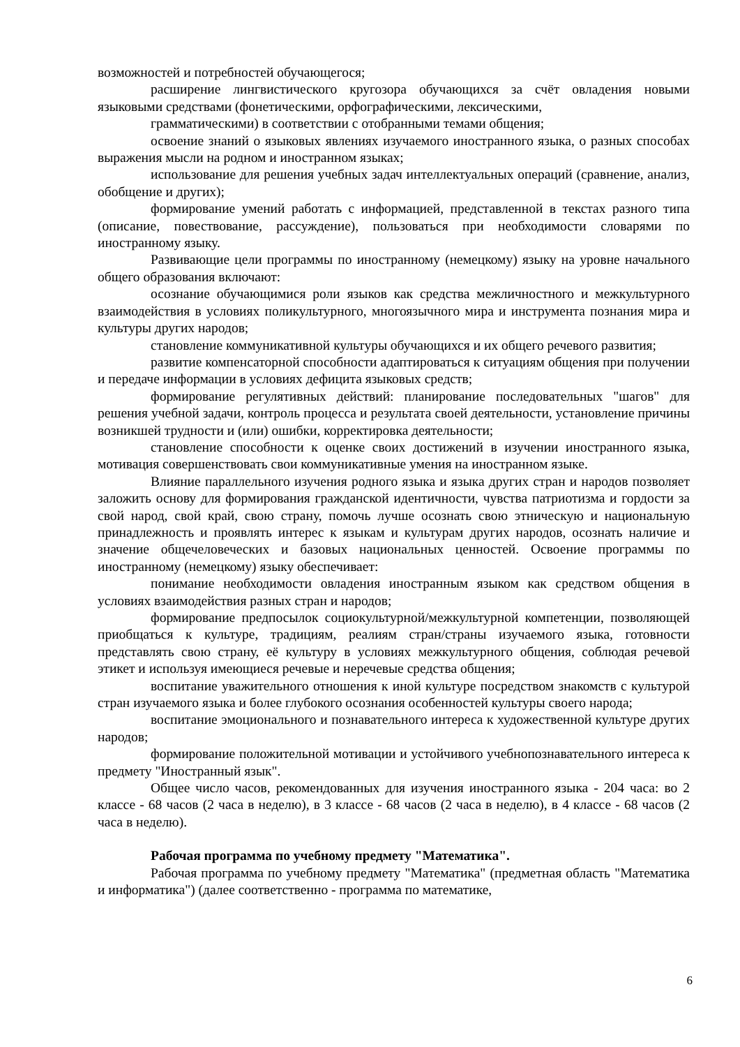возможностей и потребностей обучающегося;
расширение лингвистического кругозора обучающихся за счёт овладения новыми языковыми средствами (фонетическими, орфографическими, лексическими,
грамматическими) в соответствии с отобранными темами общения;
освоение знаний о языковых явлениях изучаемого иностранного языка, о разных способах выражения мысли на родном и иностранном языках;
использование для решения учебных задач интеллектуальных операций (сравнение, анализ, обобщение и других);
формирование умений работать с информацией, представленной в текстах разного типа (описание, повествование, рассуждение), пользоваться при необходимости словарями по иностранному языку.
Развивающие цели программы по иностранному (немецкому) языку на уровне начального общего образования включают:
осознание обучающимися роли языков как средства межличностного и межкультурного взаимодействия в условиях поликультурного, многоязычного мира и инструмента познания мира и культуры других народов;
становление коммуникативной культуры обучающихся и их общего речевого развития;
развитие компенсаторной способности адаптироваться к ситуациям общения при получении и передаче информации в условиях дефицита языковых средств;
формирование регулятивных действий: планирование последовательных "шагов" для решения учебной задачи, контроль процесса и результата своей деятельности, установление причины возникшей трудности и (или) ошибки, корректировка деятельности;
становление способности к оценке своих достижений в изучении иностранного языка, мотивация совершенствовать свои коммуникативные умения на иностранном языке.
Влияние параллельного изучения родного языка и языка других стран и народов позволяет заложить основу для формирования гражданской идентичности, чувства патриотизма и гордости за свой народ, свой край, свою страну, помочь лучше осознать свою этническую и национальную принадлежность и проявлять интерес к языкам и культурам других народов, осознать наличие и значение общечеловеческих и базовых национальных ценностей. Освоение программы по иностранному (немецкому) языку обеспечивает:
понимание необходимости овладения иностранным языком как средством общения в условиях взаимодействия разных стран и народов;
формирование предпосылок социокультурной/межкультурной компетенции, позволяющей приобщаться к культуре, традициям, реалиям стран/страны изучаемого языка, готовности представлять свою страну, её культуру в условиях межкультурного общения, соблюдая речевой этикет и используя имеющиеся речевые и неречевые средства общения;
воспитание уважительного отношения к иной культуре посредством знакомств с культурой стран изучаемого языка и более глубокого осознания особенностей культуры своего народа;
воспитание эмоционального и познавательного интереса к художественной культуре других народов;
формирование положительной мотивации и устойчивого учебнопознавательного интереса к предмету "Иностранный язык".
Общее число часов, рекомендованных для изучения иностранного языка - 204 часа: во 2 классе - 68 часов (2 часа в неделю), в 3 классе - 68 часов (2 часа в неделю), в 4 классе - 68 часов (2 часа в неделю).
Рабочая программа по учебному предмету "Математика".
Рабочая программа по учебному предмету "Математика" (предметная область "Математика и информатика") (далее соответственно - программа по математике,
6